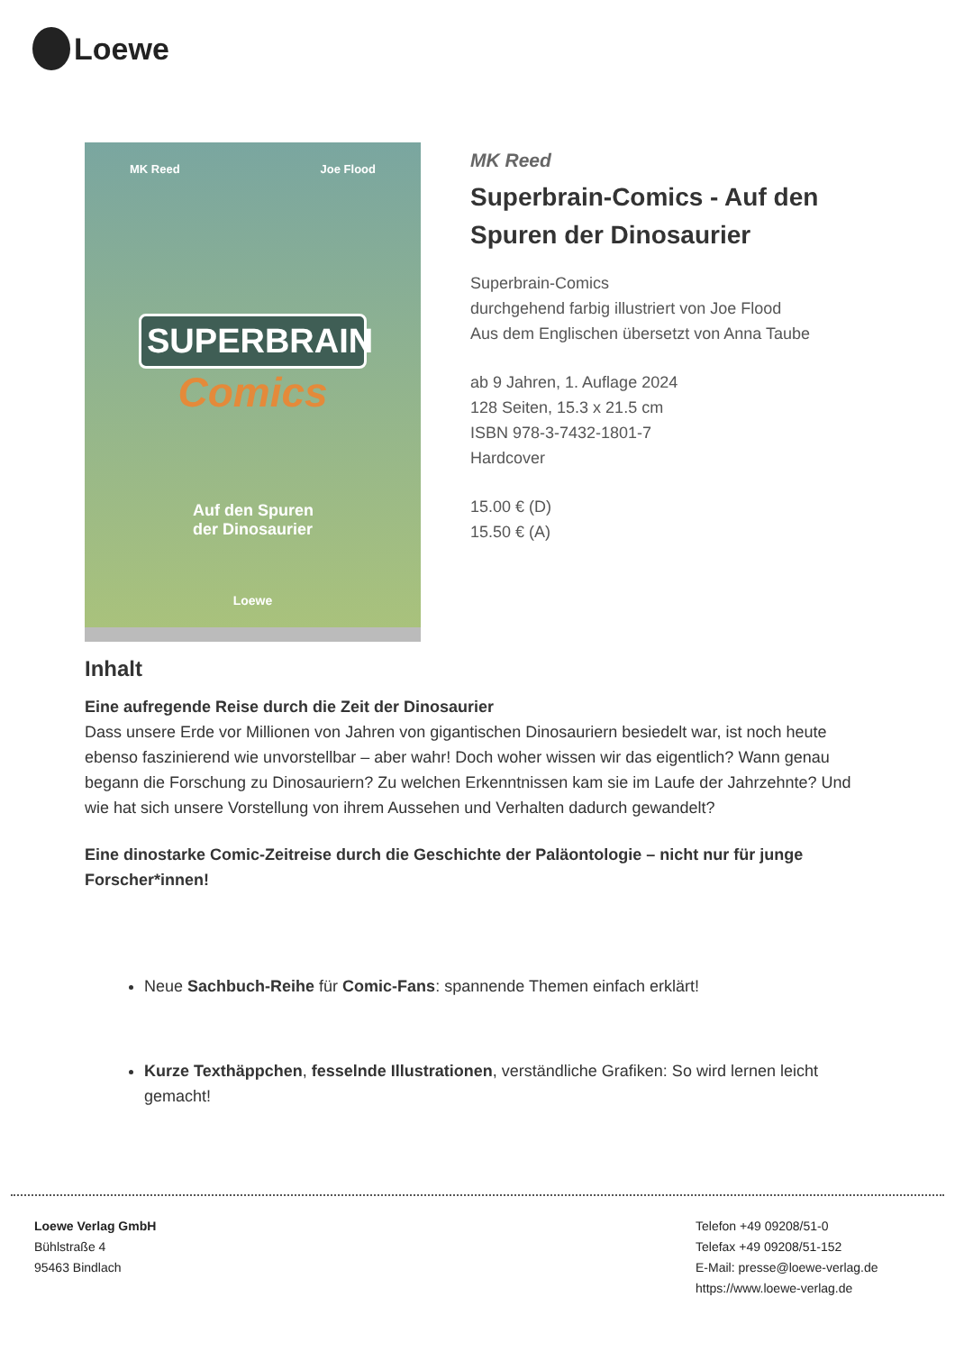Loewe
MK Reed Joe Flood
SUPERBRAIN
Comics
Auf den Spuren
der Dinosaurier
Loewe
MK Reed
Superbrain-Comics - Auf den Spuren der Dinosaurier
Superbrain-Comics
durchgehend farbig illustriert von Joe Flood
Aus dem Englischen übersetzt von Anna Taube
ab 9 Jahren, 1. Auflage 2024
128 Seiten, 15.3 x 21.5 cm
ISBN 978-3-7432-1801-7
Hardcover
15.00 € (D)
15.50 € (A)
Inhalt
Eine aufregende Reise durch die Zeit der Dinosaurier
Dass unsere Erde vor Millionen von Jahren von gigantischen Dinosauriern besiedelt war, ist noch heute ebenso faszinierend wie unvorstellbar – aber wahr! Doch woher wissen wir das eigentlich? Wann genau begann die Forschung zu Dinosauriern? Zu welchen Erkenntnissen kam sie im Laufe der Jahrzehnte? Und wie hat sich unsere Vorstellung von ihrem Aussehen und Verhalten dadurch gewandelt?
Eine dinostarke Comic-Zeitreise durch die Geschichte der Paläontologie – nicht nur für junge Forscher*innen!
Neue Sachbuch-Reihe für Comic-Fans: spannende Themen einfach erklärt!
Kurze Texthäppchen, fesselnde Illustrationen, verständliche Grafiken: So wird lernen leicht gemacht!
Loewe Verlag GmbH
Bühlstraße 4
95463 Bindlach
Telefon +49 09208/51-0
Telefax +49 09208/51-152
E-Mail: presse@loewe-verlag.de
https://www.loewe-verlag.de